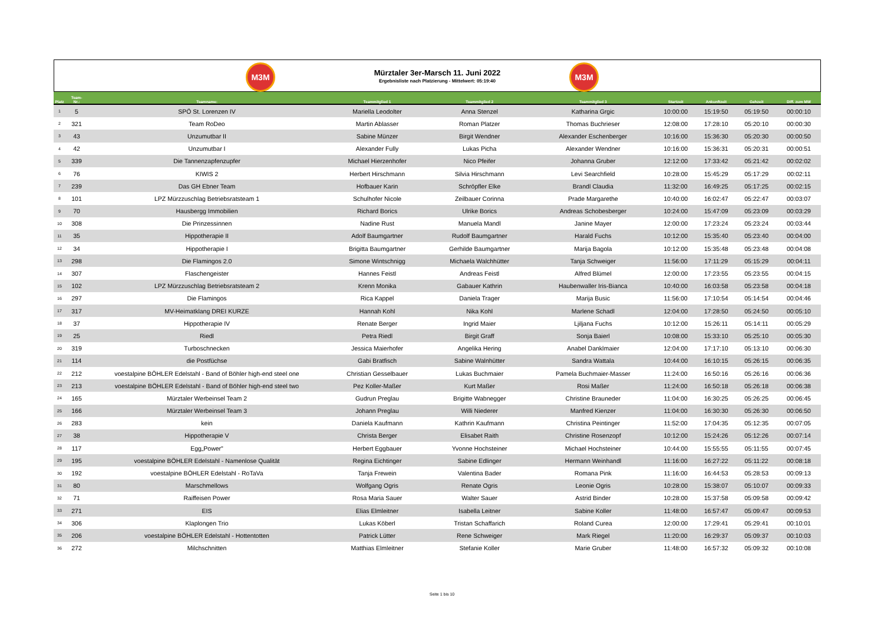M3M M3M
Mürztaler 3er-Marsch 11. Juni 2022
Ergebnisliste nach Platzierung - Mittelwert: 05:19:40
| Platz | Team- Nr.: | Teamname: | Teammitglied 1 | Teammitglied 2 | Teammitglied 3 | Startzeit | Ankunftzeit | Gehzeit | Diff. zum MW |
| --- | --- | --- | --- | --- | --- | --- | --- | --- | --- |
| 1 | 5 | SPÖ St. Lorenzen IV | Mariella Leodolter | Anna Stenzel | Katharina Grgic | 10:00:00 | 15:19:50 | 05:19:50 | 00:00:10 |
| 2 | 321 | Team RoDeo | Martin Ablasser | Roman Platzer | Thomas Buchrieser | 12:08:00 | 17:28:10 | 05:20:10 | 00:00:30 |
| 3 | 43 | Unzumutbar II | Sabine Münzer | Birgit Wendner | Alexander Eschenberger | 10:16:00 | 15:36:30 | 05:20:30 | 00:00:50 |
| 4 | 42 | Unzumutbar I | Alexander Fully | Lukas Picha | Alexander Wendner | 10:16:00 | 15:36:31 | 05:20:31 | 00:00:51 |
| 5 | 339 | Die Tannenzapfenzupfer | Michael Hierzenhofer | Nico Pfeifer | Johanna Gruber | 12:12:00 | 17:33:42 | 05:21:42 | 00:02:02 |
| 6 | 76 | KIWIS 2 | Herbert Hirschmann | Silvia Hirschmann | Levi Searchfield | 10:28:00 | 15:45:29 | 05:17:29 | 00:02:11 |
| 7 | 239 | Das GH Ebner Team | Hofbauer Karin | Schröpfler Elke | Brandl Claudia | 11:32:00 | 16:49:25 | 05:17:25 | 00:02:15 |
| 8 | 101 | LPZ Mürzzuschlag Betriebsratsteam 1 | Schulhofer Nicole | Zeilbauer Corinna | Prade Margarethe | 10:40:00 | 16:02:47 | 05:22:47 | 00:03:07 |
| 9 | 70 | Hausbergg Immobilien | Richard Borics | Ulrike Borics | Andreas Schobesberger | 10:24:00 | 15:47:09 | 05:23:09 | 00:03:29 |
| 10 | 308 | Die Prinzessinnen | Nadine Rust | Manuela Mandl | Janine Mayer | 12:00:00 | 17:23:24 | 05:23:24 | 00:03:44 |
| 11 | 35 | Hippotherapie II | Adolf Baumgartner | Rudolf Baumgartner | Harald Fuchs | 10:12:00 | 15:35:40 | 05:23:40 | 00:04:00 |
| 12 | 34 | Hippotherapie I | Brigitta Baumgartner | Gerhilde Baumgartner | Marija Bagola | 10:12:00 | 15:35:48 | 05:23:48 | 00:04:08 |
| 13 | 298 | Die Flamingos 2.0 | Simone Wintschnigg | Michaela Walchhütter | Tanja Schweiger | 11:56:00 | 17:11:29 | 05:15:29 | 00:04:11 |
| 14 | 307 | Flaschengeister | Hannes Feistl | Andreas Feistl | Alfred Blümel | 12:00:00 | 17:23:55 | 05:23:55 | 00:04:15 |
| 15 | 102 | LPZ Mürzzuschlag Betriebsratsteam 2 | Krenn Monika | Gabauer Kathrin | Haubenwaller Iris-Bianca | 10:40:00 | 16:03:58 | 05:23:58 | 00:04:18 |
| 16 | 297 | Die Flamingos | Rica Kappel | Daniela Trager | Marija Busic | 11:56:00 | 17:10:54 | 05:14:54 | 00:04:46 |
| 17 | 317 | MV-Heimatklang DREI KURZE | Hannah Kohl | Nika Kohl | Marlene Schadl | 12:04:00 | 17:28:50 | 05:24:50 | 00:05:10 |
| 18 | 37 | Hippotherapie IV | Renate Berger | Ingrid Maier | Ljiljana Fuchs | 10:12:00 | 15:26:11 | 05:14:11 | 00:05:29 |
| 19 | 25 | Riedl | Petra Riedl | Birgit Graff | Sonja Baierl | 10:08:00 | 15:33:10 | 05:25:10 | 00:05:30 |
| 20 | 319 | Turboschnecken | Jessica Maierhofer | Angelika Hering | Anabel Danklmaier | 12:04:00 | 17:17:10 | 05:13:10 | 00:06:30 |
| 21 | 114 | die Postfüchse | Gabi Bratfisch | Sabine Walnhütter | Sandra Wattala | 10:44:00 | 16:10:15 | 05:26:15 | 00:06:35 |
| 22 | 212 | voestalpine BÖHLER Edelstahl - Band of Böhler high-end steel one | Christian Gesselbauer | Lukas Buchmaier | Pamela Buchmaier-Masser | 11:24:00 | 16:50:16 | 05:26:16 | 00:06:36 |
| 23 | 213 | voestalpine BÖHLER Edelstahl - Band of Böhler high-end steel two | Pez Koller-Maßer | Kurt Maßer | Rosi Maßer | 11:24:00 | 16:50:18 | 05:26:18 | 00:06:38 |
| 24 | 165 | Mürztaler Werbeinsel Team 2 | Gudrun Preglau | Brigitte Wabnegger | Christine Brauneder | 11:04:00 | 16:30:25 | 05:26:25 | 00:06:45 |
| 25 | 166 | Mürztaler Werbeinsel Team 3 | Johann Preglau | Willi Niederer | Manfred Kienzer | 11:04:00 | 16:30:30 | 05:26:30 | 00:06:50 |
| 26 | 283 | kein | Daniela Kaufmann | Kathrin Kaufmann | Christina Peintinger | 11:52:00 | 17:04:35 | 05:12:35 | 00:07:05 |
| 27 | 38 | Hippotherapie V | Christa Berger | Elisabet Raith | Christine Rosenzopf | 10:12:00 | 15:24:26 | 05:12:26 | 00:07:14 |
| 28 | 117 | Egg„Power" | Herbert Eggbauer | Yvonne Hochsteiner | Michael Hochsteiner | 10:44:00 | 15:55:55 | 05:11:55 | 00:07:45 |
| 29 | 195 | voestalpine BÖHLER Edelstahl - Namenlose Qualität | Regina Eichtinger | Sabine Edlinger | Hermann Weinhandl | 11:16:00 | 16:27:22 | 05:11:22 | 00:08:18 |
| 30 | 192 | voestalpine BÖHLER Edelstahl - RoTaVa | Tanja Frewein | Valentina Bader | Romana Pink | 11:16:00 | 16:44:53 | 05:28:53 | 00:09:13 |
| 31 | 80 | Marschmellows | Wolfgang Ogris | Renate Ogris | Leonie Ogris | 10:28:00 | 15:38:07 | 05:10:07 | 00:09:33 |
| 32 | 71 | Raiffeisen Power | Rosa Maria Sauer | Walter Sauer | Astrid Binder | 10:28:00 | 15:37:58 | 05:09:58 | 00:09:42 |
| 33 | 271 | EIS | Elias Elmleitner | Isabella Leitner | Sabine Koller | 11:48:00 | 16:57:47 | 05:09:47 | 00:09:53 |
| 34 | 306 | Klaplongen Trio | Lukas Köberl | Tristan Schaffarich | Roland Curea | 12:00:00 | 17:29:41 | 05:29:41 | 00:10:01 |
| 35 | 206 | voestalpine BÖHLER Edelstahl - Hottentotten | Patrick Lütter | Rene Schweiger | Mark Riegel | 11:20:00 | 16:29:37 | 05:09:37 | 00:10:03 |
| 36 | 272 | Milchschnitten | Matthias Elmleitner | Stefanie Koller | Marie Gruber | 11:48:00 | 16:57:32 | 05:09:32 | 00:10:08 |
Seite 1 bis 10